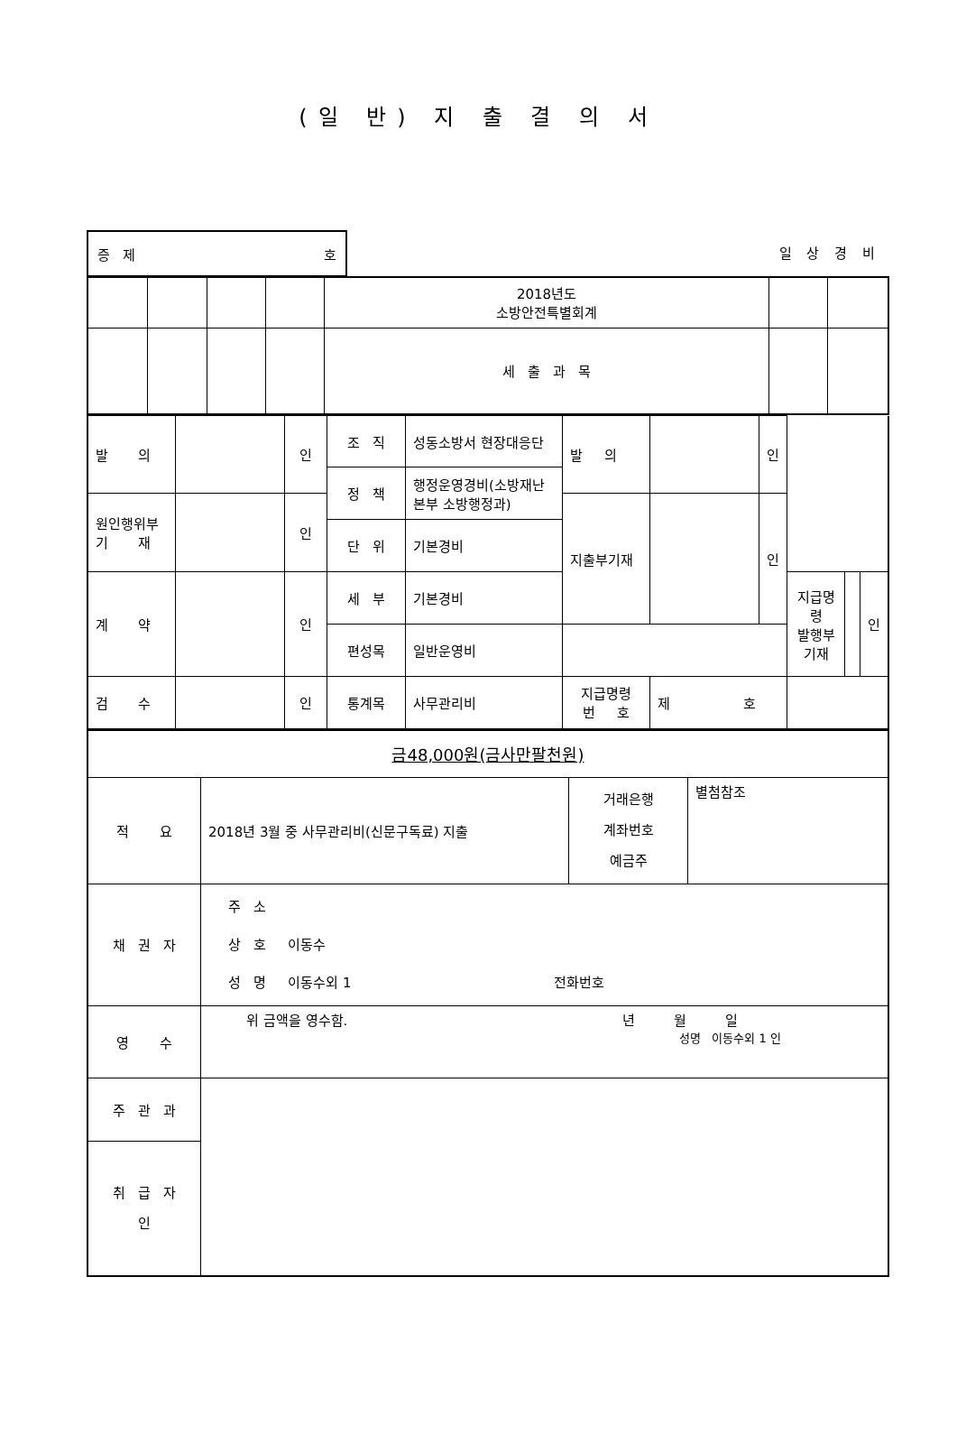(일 반) 지 출 결 의 서
증 제 호
일 상 경 비
| | | | | 2018년도 소방안전특별회계 | | |
| | | | | 세 출 과 목 | | |
| 발 의 | | 인 | 조 직 | 성동소방서 현장대응단 | 발 의 | | 인 | | | |
| | | | 정 책 | 행정운영경비(소방재난본부 소방행정과) | | | | | | |
| 원인행위부 기 재 | | 인 | | | 지출부기재 | | 인 | | | |
| | | | 단 위 | 기본경비 | | | | | | |
| 계 약 | | 인 | 세 부 | 기본경비 | | | | 지급명령 발행부기재 | | 인 |
| | | | 편성목 | 일반운영비 | | | | | | |
| 검 수 | | 인 | 통계목 | 사무관리비 | 지급명령 번 호 | 제 호 | | | | |
| 금48,000원(금사만팔천원) | | | |
| 적 요 | 2018년 3월 중 사무관리비(신문구독료) 지출 | 거래은행 계좌번호 예금주 | 별첨참조 |
| 채 권 자 | 주 소 상 호 이동수 성 명 이동수외 1 전화번호 | | |
| 영 수 | 위 금액을 영수함. 년 월 일 성명 이동수외 1 인 | | |
| 주 관 과 | | | |
| 취 급 자 인 | | | |